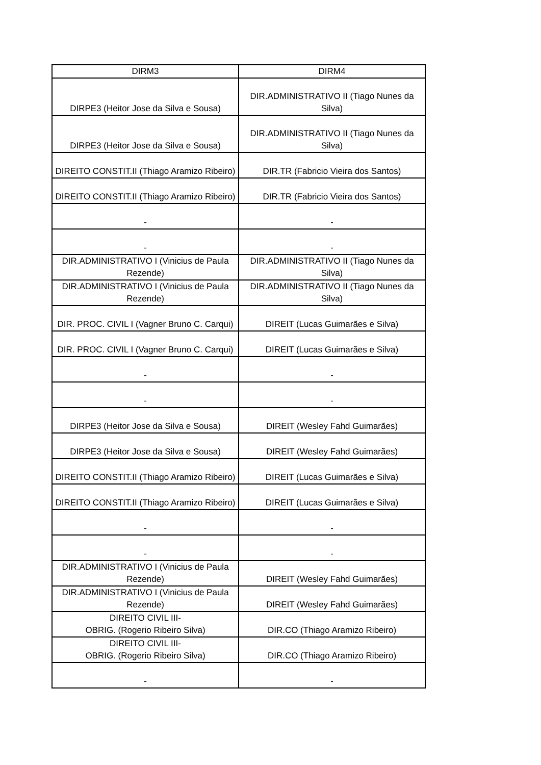| DIRM3 | DIRM4 |
| --- | --- |
| DIRPE3 (Heitor Jose da Silva e Sousa) | DIR.ADMINISTRATIVO II (Tiago Nunes da Silva) |
| DIRPE3 (Heitor Jose da Silva e Sousa) | DIR.ADMINISTRATIVO II (Tiago Nunes da Silva) |
| DIREITO CONSTIT.II (Thiago Aramizo Ribeiro) | DIR.TR (Fabricio Vieira dos Santos) |
| DIREITO CONSTIT.II (Thiago Aramizo Ribeiro) | DIR.TR (Fabricio Vieira dos Santos) |
| - | - |
| - | - |
| DIR.ADMINISTRATIVO I (Vinicius de Paula Rezende) | DIR.ADMINISTRATIVO II (Tiago Nunes da Silva) |
| DIR.ADMINISTRATIVO I (Vinicius de Paula Rezende) | DIR.ADMINISTRATIVO II (Tiago Nunes da Silva) |
| DIR. PROC. CIVIL I (Vagner Bruno C. Carqui) | DIREIT (Lucas Guimarães e Silva) |
| DIR. PROC. CIVIL I (Vagner Bruno C. Carqui) | DIREIT (Lucas Guimarães e Silva) |
| - | - |
| - | - |
| DIRPE3 (Heitor Jose da Silva e Sousa) | DIREIT (Wesley Fahd Guimarães) |
| DIRPE3 (Heitor Jose da Silva e Sousa) | DIREIT (Wesley Fahd Guimarães) |
| DIREITO CONSTIT.II (Thiago Aramizo Ribeiro) | DIREIT (Lucas Guimarães e Silva) |
| DIREITO CONSTIT.II (Thiago Aramizo Ribeiro) | DIREIT (Lucas Guimarães e Silva) |
| - | - |
| - | - |
| DIR.ADMINISTRATIVO I (Vinicius de Paula Rezende) | DIREIT (Wesley Fahd Guimarães) |
| DIR.ADMINISTRATIVO I (Vinicius de Paula Rezende) | DIREIT (Wesley Fahd Guimarães) |
| DIREITO CIVIL III- OBRIG. (Rogerio Ribeiro Silva) | DIR.CO (Thiago Aramizo Ribeiro) |
| DIREITO CIVIL III- OBRIG. (Rogerio Ribeiro Silva) | DIR.CO (Thiago Aramizo Ribeiro) |
| - | - |